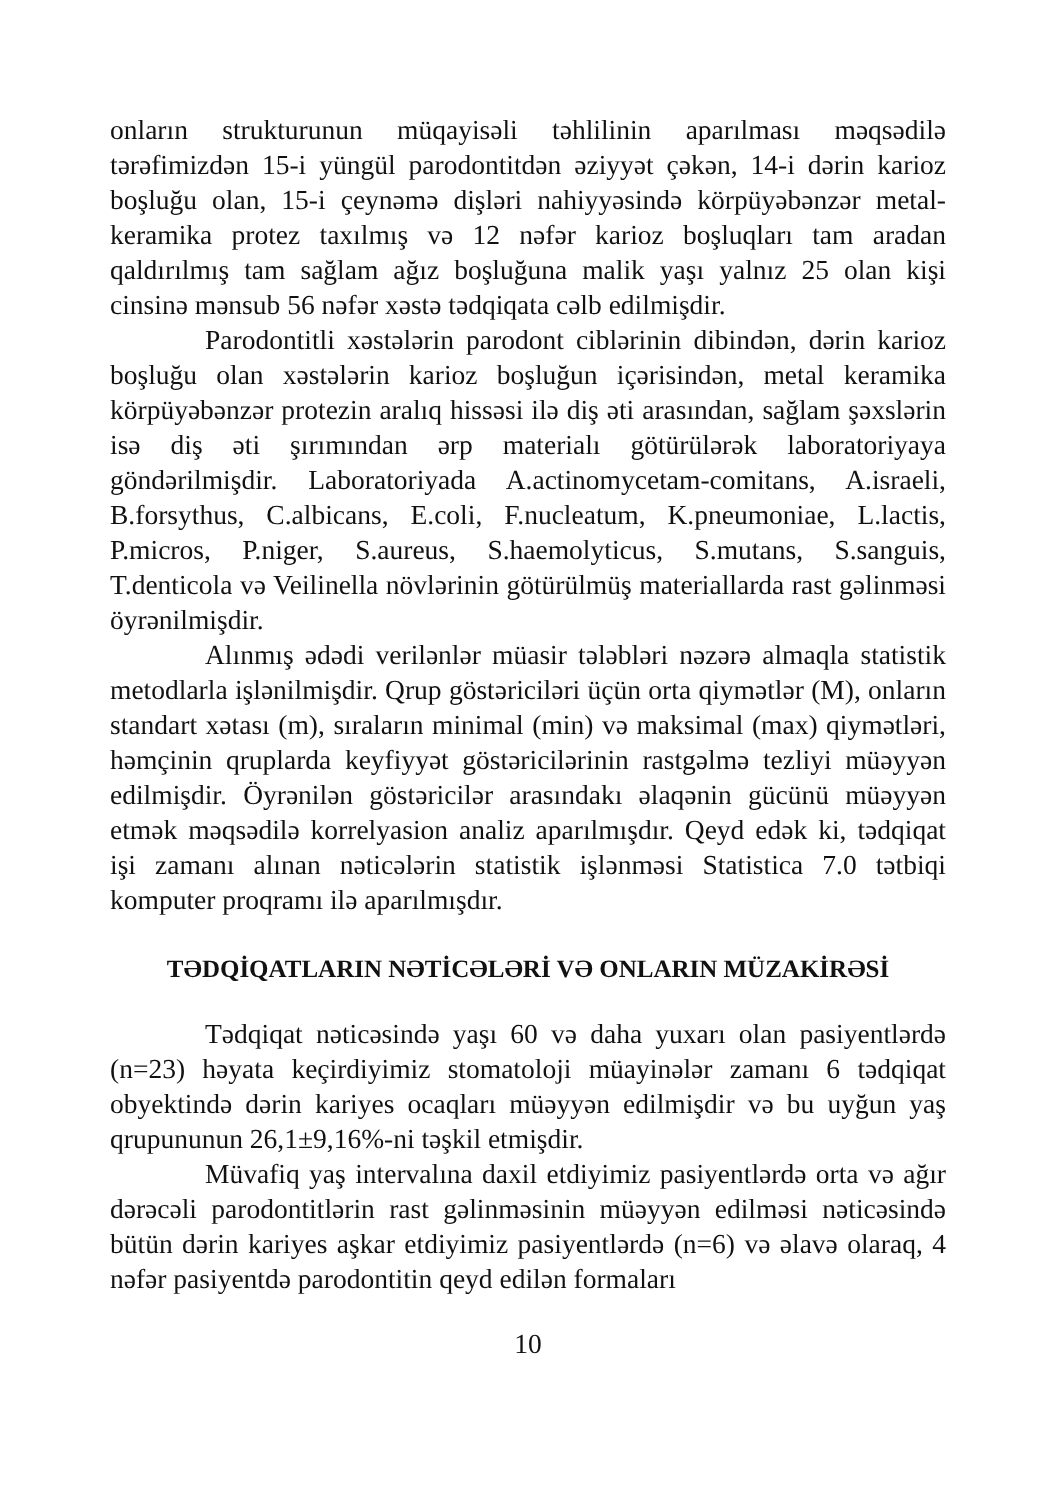onların strukturunun müqayisəli təhlilinin aparılması məqsədilə tərəfimizdən 15-i yüngül parodontitdən əziyyət çəkən, 14-i dərin karioz boşluğu olan, 15-i çeynəmə dişləri nahiyyəsində körpüyəbənzər metal-keramika protez taxılmış və 12 nəfər karioz boşluqları tam aradan qaldırılmış tam sağlam ağız boşluğuna malik yaşı yalnız 25 olan kişi cinsinə mənsub 56 nəfər xəstə tədqiqata cəlb edilmişdir.
Parodontitli xəstələrin parodont ciblərinin dibindən, dərin karioz boşluğu olan xəstələrin karioz boşluğun içərisindən, metal keramika körpüyəbənzər protezin aralıq hissəsi ilə diş əti arasından, sağlam şəxslərin isə diş əti şırımından ərp materialı götürülərək laboratoriyaya göndərilmişdir. Laboratoriyada A.actinomycetam-comitans, A.israeli, B.forsythus, C.albicans, E.coli, F.nucleatum, K.pneumoniae, L.lactis, P.micros, P.niger, S.aureus, S.haemolyticus, S.mutans, S.sanguis, T.denticola və Veilinella növlərinin götürülmüş materiallarda rast gəlinməsi öyrənilmişdir.
Alınmış ədədi verilənlər müasir tələbləri nəzərə almaqla statistik metodlarla işlənilmişdir. Qrup göstəriciləri üçün orta qiymətlər (M), onların standart xətası (m), sıraların minimal (min) və maksimal (max) qiymətləri, həmçinin qruplarda keyfiyyət göstəricilərinin rastgəlmə tezliyi müəyyən edilmişdir. Öyrənilən göstəricilər arasındakı əlaqənin gücünü müəyyən etmək məqsədilə korrelyasion analiz aparılmışdır. Qeyd edək ki, tədqiqat işi zamanı alınan nəticələrin statistik işlənməsi Statistica 7.0 tətbiqi komputer proqramı ilə aparılmışdır.
TƏDQİQATLARIN NƏTİCƏLƏRİ VƏ ONLARIN MÜZAKİRƏSİ
Tədqiqat nəticəsində yaşı 60 və daha yuxarı olan pasiyentlərdə (n=23) həyata keçirdiyimiz stomatoloji müayinələr zamanı 6 tədqiqat obyektində dərin kariyes ocaqları müəyyən edilmişdir və bu uyğun yaş qrupununun 26,1±9,16%-ni təşkil etmişdir.
Müvafiq yaş intervalına daxil etdiyimiz pasiyentlərdə orta və ağır dərəcəli parodontitlərin rast gəlinməsinin müəyyən edilməsi nəticəsində bütün dərin kariyes aşkar etdiyimiz pasiyentlərdə (n=6) və əlavə olaraq, 4 nəfər pasiyentdə parodontitin qeyd edilən formaları
10